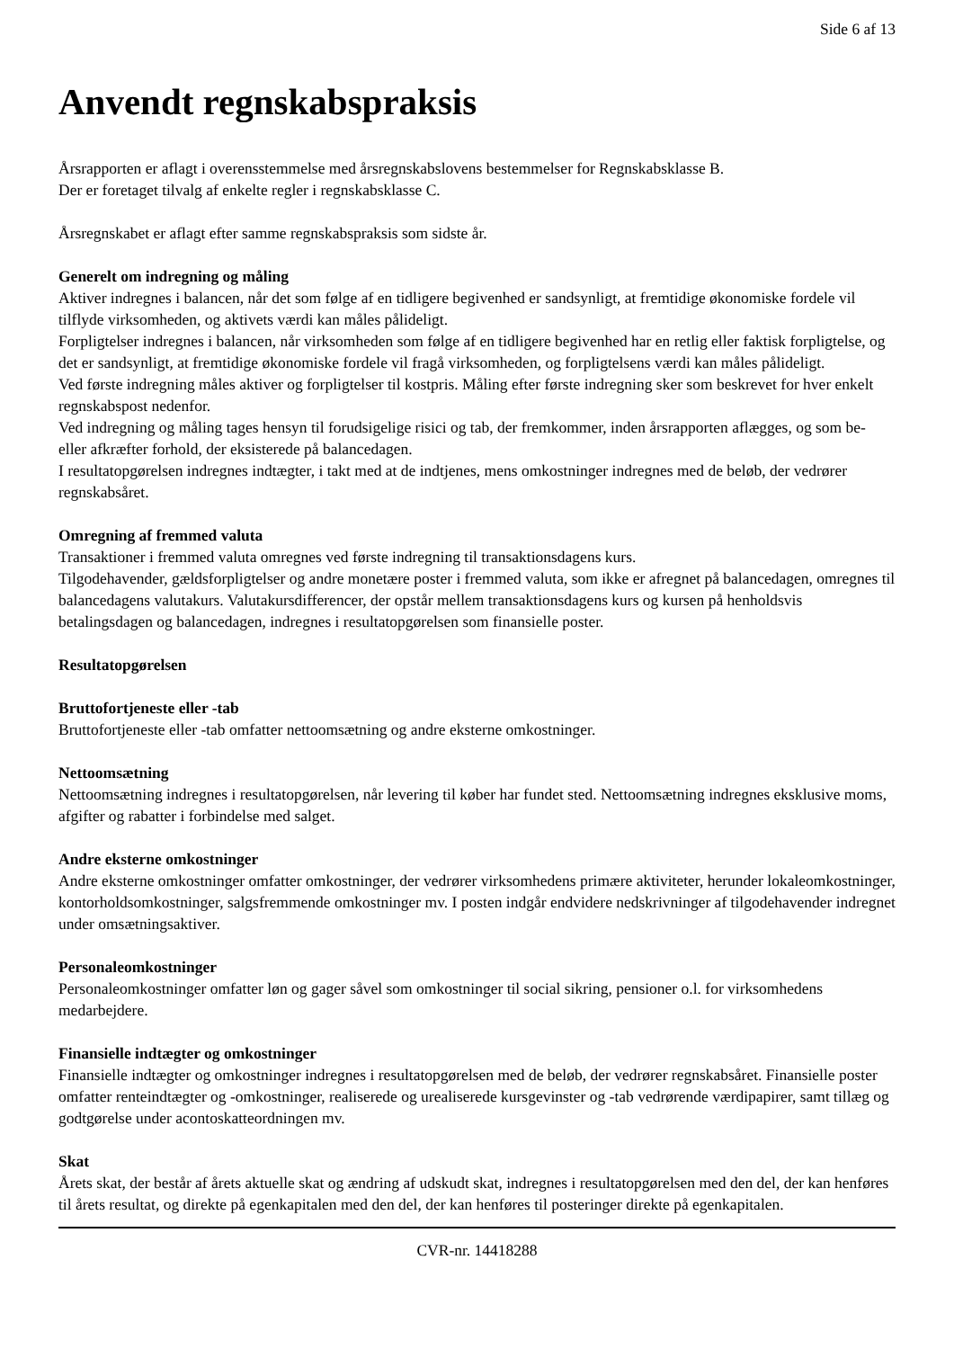Side 6 af 13
Anvendt regnskabspraksis
Årsrapporten er aflagt i overensstemmelse med årsregnskabslovens bestemmelser for Regnskabsklasse B.
Der er foretaget tilvalg af enkelte regler i regnskabsklasse C.
Årsregnskabet er aflagt efter samme regnskabspraksis som sidste år.
Generelt om indregning og måling
Aktiver indregnes i balancen, når det som følge af en tidligere begivenhed er sandsynligt, at fremtidige økonomiske fordele vil tilflyde virksomheden, og aktivets værdi kan måles pålideligt.
Forpligtelser indregnes i balancen, når virksomheden som følge af en tidligere begivenhed har en retlig eller faktisk forpligtelse, og det er sandsynligt, at fremtidige økonomiske fordele vil fragå virksomheden, og forpligtelsens værdi kan måles pålideligt.
Ved første indregning måles aktiver og forpligtelser til kostpris. Måling efter første indregning sker som beskrevet for hver enkelt regnskabspost nedenfor.
Ved indregning og måling tages hensyn til forudsigelige risici og tab, der fremkommer, inden årsrapporten aflægges, og som be- eller afkræfter forhold, der eksisterede på balancedagen.
I resultatopgørelsen indregnes indtægter, i takt med at de indtjenes, mens omkostninger indregnes med de beløb, der vedrører regnskabsåret.
Omregning af fremmed valuta
Transaktioner i fremmed valuta omregnes ved første indregning til transaktionsdagens kurs.
Tilgodehavender, gældsforpligtelser og andre monetære poster i fremmed valuta, som ikke er afregnet på balancedagen, omregnes til balancedagens valutakurs. Valutakursdifferencer, der opstår mellem transaktionsdagens kurs og kursen på henholdsvis betalingsdagen og balancedagen, indregnes i resultatopgørelsen som finansielle poster.
Resultatopgørelsen
Bruttofortjeneste eller -tab
Bruttofortjeneste eller -tab omfatter nettoomsætning og andre eksterne omkostninger.
Nettoomsætning
Nettoomsætning indregnes i resultatopgørelsen, når levering til køber har fundet sted. Nettoomsætning indregnes eksklusive moms, afgifter og rabatter i forbindelse med salget.
Andre eksterne omkostninger
Andre eksterne omkostninger omfatter omkostninger, der vedrører virksomhedens primære aktiviteter, herunder lokaleomkostninger, kontorholdsomkostninger, salgsfremmende omkostninger mv. I posten indgår endvidere nedskrivninger af tilgodehavender indregnet under omsætningsaktiver.
Personaleomkostninger
Personaleomkostninger omfatter løn og gager såvel som omkostninger til social sikring, pensioner o.l. for virksomhedens medarbejdere.
Finansielle indtægter og omkostninger
Finansielle indtægter og omkostninger indregnes i resultatopgørelsen med de beløb, der vedrører regnskabsåret. Finansielle poster omfatter renteindtægter og -omkostninger, realiserede og urealiserede kursgevinster og -tab vedrørende værdipapirer, samt tillæg og godtgørelse under acontoskatteordningen mv.
Skat
Årets skat, der består af årets aktuelle skat og ændring af udskudt skat, indregnes i resultatopgørelsen med den del, der kan henføres til årets resultat, og direkte på egenkapitalen med den del, der kan henføres til posteringer direkte på egenkapitalen.
CVR-nr. 14418288